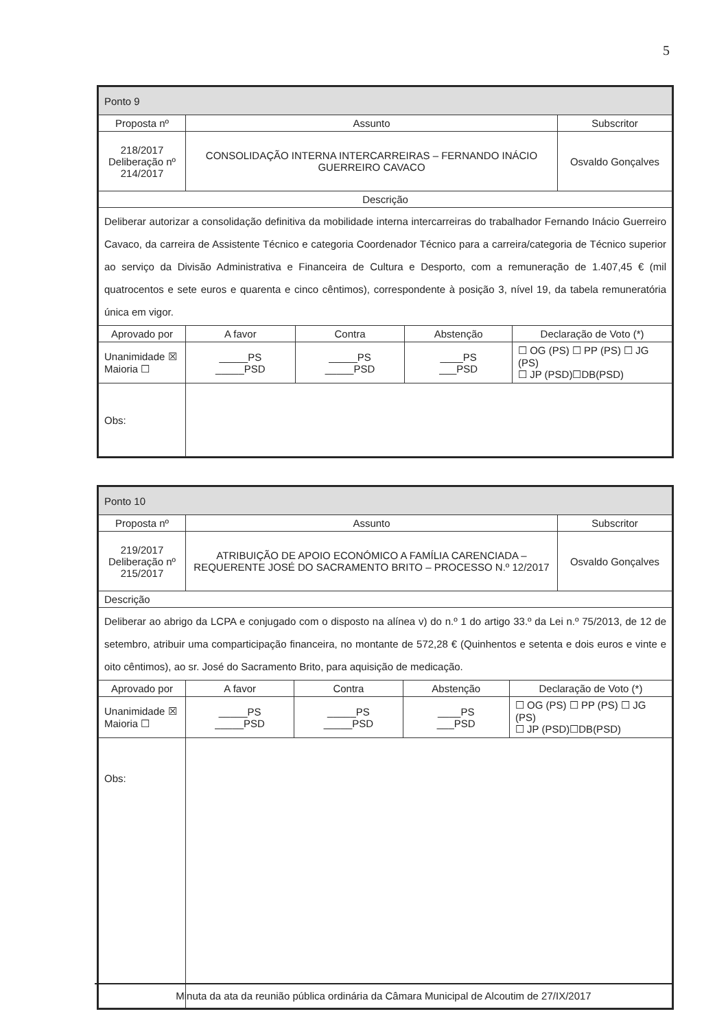5
| Ponto 9 | | | | | |
| --- | --- | --- | --- | --- | --- |
| Proposta nº | Assunto | | | | Subscritor |
| 218/2017 Deliberação nº 214/2017 | CONSOLIDAÇÃO INTERNA INTERCARREIRAS – FERNANDO INÁCIO GUERREIRO CAVACO | | | | Osvaldo Gonçalves |
| Descrição | | | | | |
| Deliberar autorizar a consolidação definitiva da mobilidade interna intercarreiras do trabalhador Fernando Inácio Guerreiro Cavaco, da carreira de Assistente Técnico e categoria Coordenador Técnico para a carreira/categoria de Técnico superior ao serviço da Divisão Administrativa e Financeira de Cultura e Desporto, com a remuneração de 1.407,45 € (mil quatrocentos e sete euros e quarenta e cinco cêntimos), correspondente à posição 3, nível 19, da tabela remuneratória única em vigor. | | | | | |
| Aprovado por | A favor | Contra | Abstenção | Declaração de Voto (*) | |
| Unanimidade ☒ Maioria ☐ | _____PS _____PSD | _____PS _____PSD | ____PS ___PSD | ☐ OG (PS) ☐ PP (PS) ☐ JG (PS) ☐ JP (PSD)☐DB(PSD) | |
| Obs: | | | | | |
| Ponto 10 | | | | | |
| --- | --- | --- | --- | --- | --- |
| Proposta nº | Assunto | | | | Subscritor |
| 219/2017 Deliberação nº 215/2017 | ATRIBUIÇÃO DE APOIO ECONÓMICO A FAMÍLIA CARENCIADA – REQUERENTE JOSÉ DO SACRAMENTO BRITO – PROCESSO N.º 12/2017 | | | | Osvaldo Gonçalves |
| Descrição | | | | | |
| Deliberar ao abrigo da LCPA e conjugado com o disposto na alínea v) do n.º 1 do artigo 33.º da Lei n.º 75/2013, de 12 de setembro, atribuir uma comparticipação financeira, no montante de 572,28 € (Quinhentos e setenta e dois euros e vinte e oito cêntimos), ao sr. José do Sacramento Brito, para aquisição de medicação. | | | | | |
| Aprovado por | A favor | Contra | Abstenção | Declaração de Voto (*) | |
| Unanimidade ☒ Maioria ☐ | _____PS _____PSD | _____PS _____PSD | ____PS ___PSD | ☐ OG (PS) ☐ PP (PS) ☐ JG (PS) ☐ JP (PSD)☐DB(PSD) | |
| Obs: | | | | | |
Minuta da ata da reunião pública ordinária da Câmara Municipal de Alcoutim de 27/IX/2017